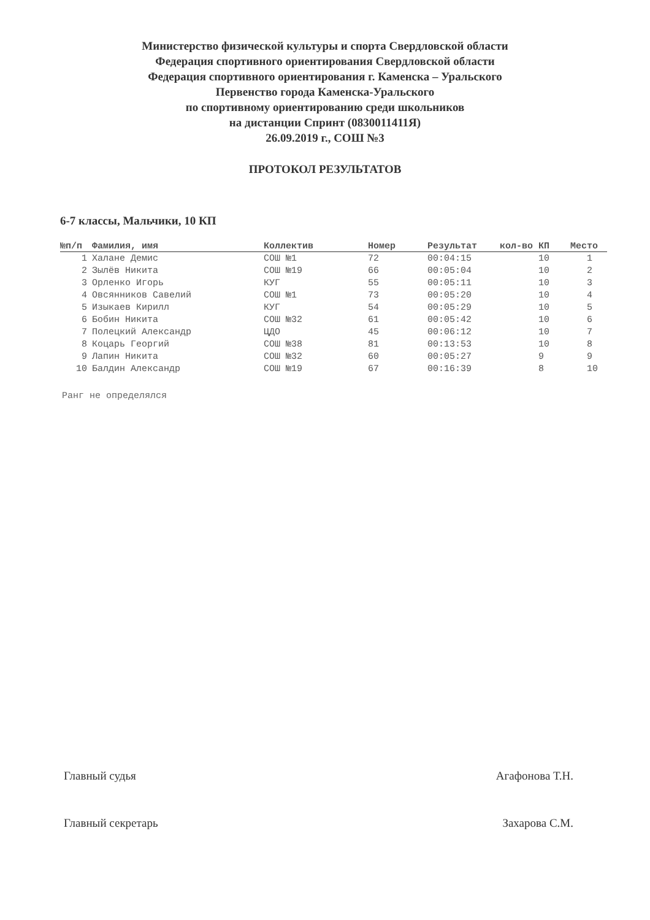Министерство физической культуры и спорта Свердловской области
Федерация спортивного ориентирования Свердловской области
Федерация спортивного ориентирования г. Каменска – Уральского
Первенство города Каменска-Уральского
по спортивному ориентированию среди школьников
на дистанции Спринт (0830011411Я)
26.09.2019 г., СОШ №3
ПРОТОКОЛ РЕЗУЛЬТАТОВ
6-7 классы, Мальчики, 10 КП
| №п/п | Фамилия, имя | Коллектив | Номер | Результат | кол-во КП | Место |
| --- | --- | --- | --- | --- | --- | --- |
| 1 | Халане Демис | СОШ №1 | 72 | 00:04:15 | 10 | 1 |
| 2 | Зылёв Никита | СОШ №19 | 66 | 00:05:04 | 10 | 2 |
| 3 | Орленко Игорь | КУГ | 55 | 00:05:11 | 10 | 3 |
| 4 | Овсянников Савелий | СОШ №1 | 73 | 00:05:20 | 10 | 4 |
| 5 | Изыкаев Кирилл | КУГ | 54 | 00:05:29 | 10 | 5 |
| 6 | Бобин Никита | СОШ №32 | 61 | 00:05:42 | 10 | 6 |
| 7 | Полецкий Александр | ЦДО | 45 | 00:06:12 | 10 | 7 |
| 8 | Коцарь Георгий | СОШ №38 | 81 | 00:13:53 | 10 | 8 |
| 9 | Лапин Никита | СОШ №32 | 60 | 00:05:27 | 9 | 9 |
| 10 | Балдин Александр | СОШ №19 | 67 | 00:16:39 | 8 | 10 |
Ранг не определялся
Главный судья Агафонова Т.Н.
Главный секретарь Захарова С.М.